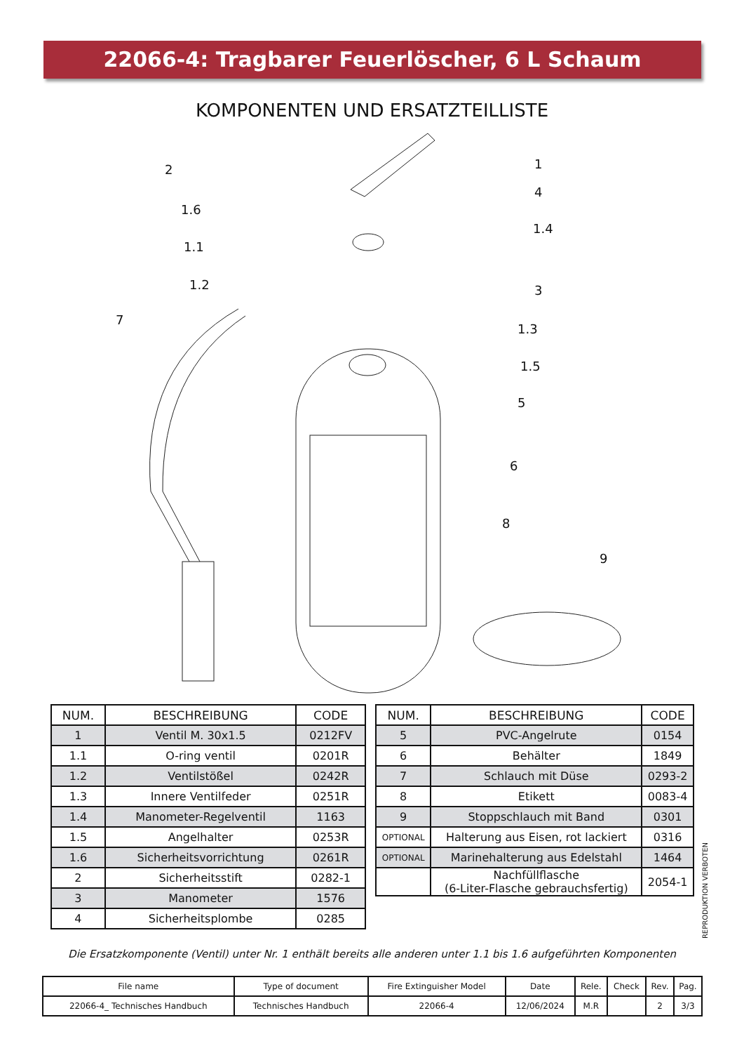22066-4: Tragbarer Feuerlöscher, 6 L Schaum
KOMPONENTEN UND ERSATZTEILLISTE
2
1
1.6
4
1.1
1.4
1.2
3
7
1.3
1.5
5
6
8
9
| NUM. | BESCHREIBUNG | CODE |
| --- | --- | --- |
| 1 | Ventil M. 30x1.5 | 0212FV |
| 1.1 | O-ring ventil | 0201R |
| 1.2 | Ventilstößel | 0242R |
| 1.3 | Innere Ventilfeder | 0251R |
| 1.4 | Manometer-Regelventil | 1163 |
| 1.5 | Angelhalter | 0253R |
| 1.6 | Sicherheitsvorrichtung | 0261R |
| 2 | Sicherheitsstift | 0282-1 |
| 3 | Manometer | 1576 |
| 4 | Sicherheitsplombe | 0285 |
| NUM. | BESCHREIBUNG | CODE |
| --- | --- | --- |
| 5 | PVC-Angelrute | 0154 |
| 6 | Behälter | 1849 |
| 7 | Schlauch mit Düse | 0293-2 |
| 8 | Etikett | 0083-4 |
| 9 | Stoppschlauch mit Band | 0301 |
| OPTIONAL | Halterung aus Eisen, rot lackiert | 0316 |
| OPTIONAL | Marinehalterung aus Edelstahl | 1464 |
| | Nachfüllflasche (6-Liter-Flasche gebrauchsfertig) | 2054-1 |
REPRODUKTION VERBOTEN
Die Ersatzkomponente (Ventil) unter Nr. 1 enthält bereits alle anderen unter 1.1 bis 1.6 aufgeführten Komponenten
| File name | Type of document | Fire Extinguisher Model | Date | Rele. | Check | Rev. | Pag. |
| 22066-4_ Technisches Handbuch | Technisches Handbuch | 22066-4 | 12/06/2024 | M.R | | 2 | 3/3 |